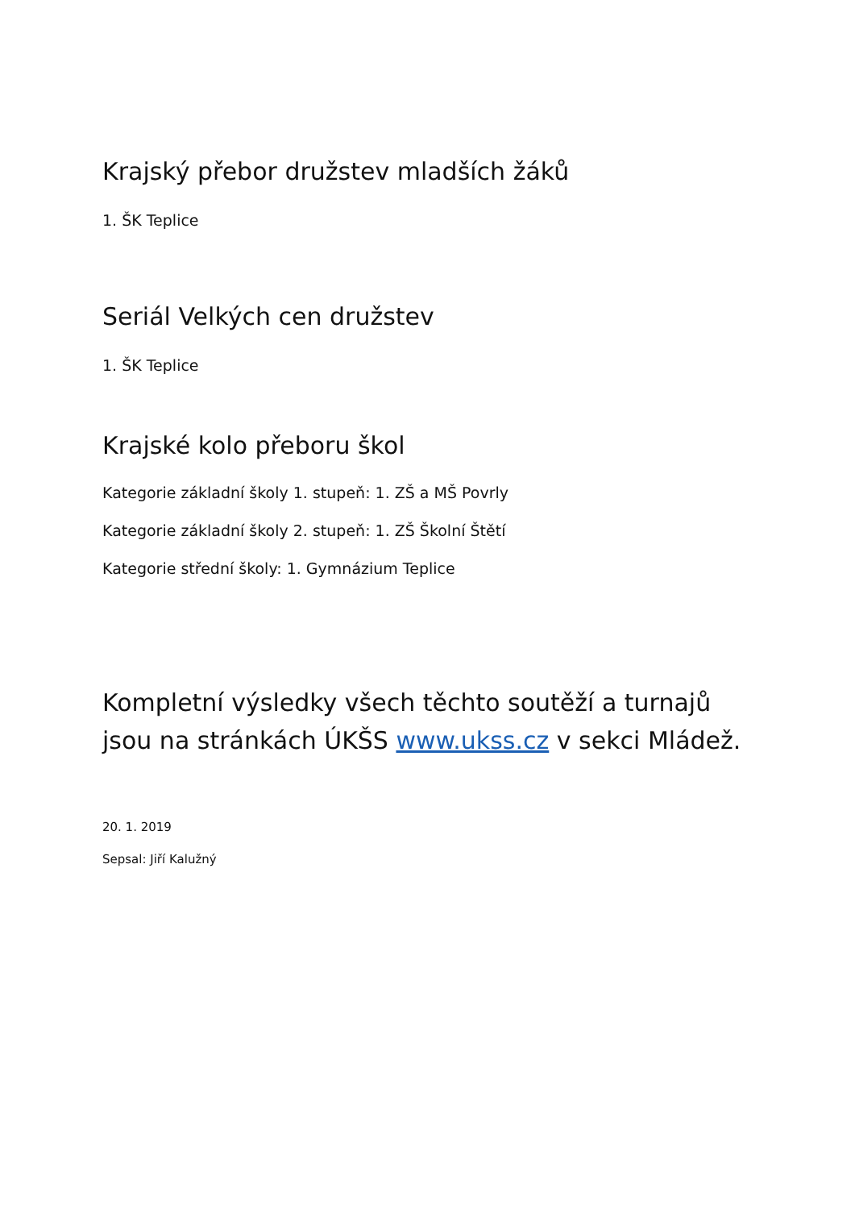Krajský přebor družstev mladších žáků
1. ŠK Teplice
Seriál Velkých cen družstev
1. ŠK Teplice
Krajské kolo přeboru škol
Kategorie základní školy 1. stupeň: 1. ZŠ a MŠ Povrly
Kategorie základní školy 2. stupeň: 1. ZŠ Školní Štětí
Kategorie střední školy: 1. Gymnázium Teplice
Kompletní výsledky všech těchto soutěží a turnajů jsou na stránkách ÚKŠS www.ukss.cz v sekci Mládež.
20. 1. 2019
Sepsal: Jiří Kalužný